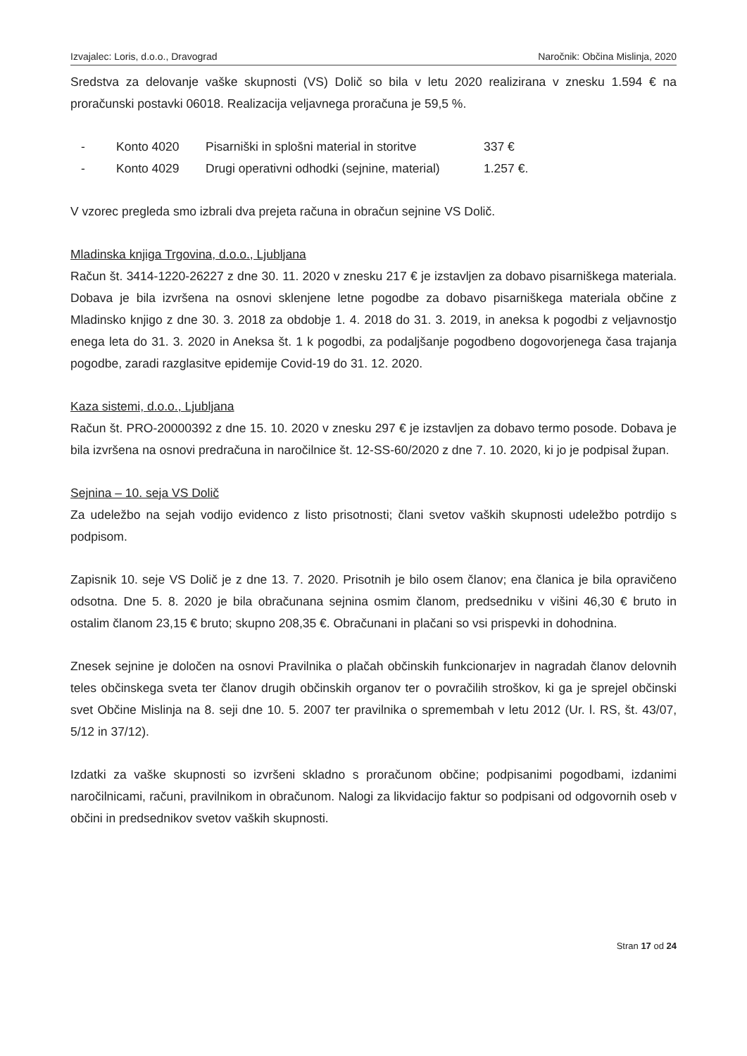Izvajalec: Loris, d.o.o., Dravograd Naročnik: Občina Mislinja, 2020
Sredstva za delovanje vaške skupnosti (VS) Dolič so bila v letu 2020 realizirana v znesku 1.594 € na proračunski postavki 06018. Realizacija veljavnega proračuna je 59,5 %.
- Konto 4020 Pisarniški in splošni material in storitve 337 €
- Konto 4029 Drugi operativni odhodki (sejnine, material) 1.257 €.
V vzorec pregleda smo izbrali dva prejeta računa in obračun sejnine VS Dolič.
Mladinska knjiga Trgovina, d.o.o., Ljubljana
Račun št. 3414-1220-26227 z dne 30. 11. 2020 v znesku 217 € je izstavljen za dobavo pisarniškega materiala. Dobava je bila izvršena na osnovi sklenjene letne pogodbe za dobavo pisarniškega materiala občine z Mladinsko knjigo z dne 30. 3. 2018 za obdobje 1. 4. 2018 do 31. 3. 2019, in aneksa k pogodbi z veljavnostjo enega leta do 31. 3. 2020 in Aneksa št. 1 k pogodbi, za podaljšanje pogodbeno dogovorjenega časa trajanja pogodbe, zaradi razglasitve epidemije Covid-19 do 31. 12. 2020.
Kaza sistemi, d.o.o., Ljubljana
Račun št. PRO-20000392 z dne 15. 10. 2020 v znesku 297 € je izstavljen za dobavo termo posode. Dobava je bila izvršena na osnovi predračuna in naročilnice št. 12-SS-60/2020 z dne 7. 10. 2020, ki jo je podpisal župan.
Sejnina – 10. seja VS Dolič
Za udeležbo na sejah vodijo evidenco z listo prisotnosti; člani svetov vaških skupnosti udeležbo potrdijo s podpisom.
Zapisnik 10. seje VS Dolič je z dne 13. 7. 2020. Prisotnih je bilo osem članov; ena članica je bila opravičeno odsotna. Dne 5. 8. 2020 je bila obračunana sejnina osmim članom, predsedniku v višini 46,30 € bruto in ostalim članom 23,15 € bruto; skupno 208,35 €. Obračunani in plačani so vsi prispevki in dohodnina.
Znesek sejnine je določen na osnovi Pravilnika o plačah občinskih funkcionarjev in nagradah članov delovnih teles občinskega sveta ter članov drugih občinskih organov ter o povračilih stroškov, ki ga je sprejel občinski svet Občine Mislinja na 8. seji dne 10. 5. 2007 ter pravilnika o spremembah v letu 2012 (Ur. l. RS, št. 43/07, 5/12 in 37/12).
Izdatki za vaške skupnosti so izvršeni skladno s proračunom občine; podpisanimi pogodbami, izdanimi naročilnicami, računi, pravilnikom in obračunom. Nalogi za likvidacijo faktur so podpisani od odgovornih oseb v občini in predsednikov svetov vaških skupnosti.
Stran 17 od 24